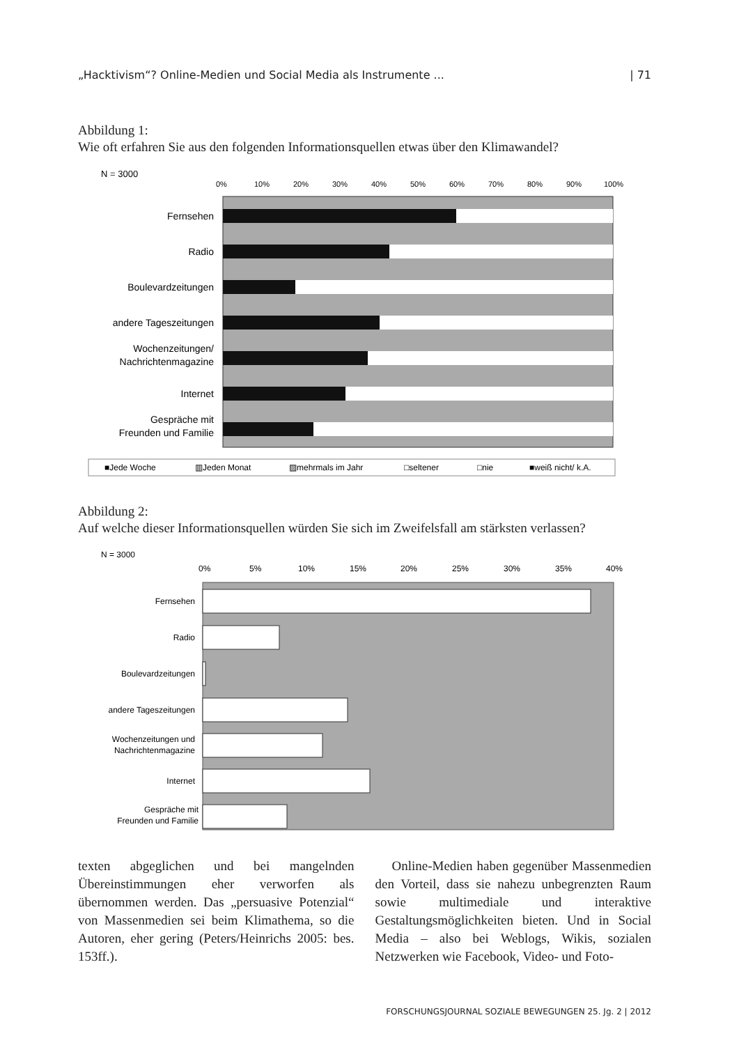„Hacktivism“? Online-Medien und Social Media als Instrumente ... | 71
Abbildung 1:
Wie oft erfahren Sie aus den folgenden Informationsquellen etwas über den Klimawandel?
N = 3000
0%
10%
20%
30%
40%
50%
60%
70%
80%
90%
100%
Fernsehen
Radio
Boulevardzeitungen
andere Tageszeitungen
Wochenzeitungen/
Nachrichtenmagazine
Internet
Gespräche mit
Freunden und Familie
■Jede Woche
▥Jeden Monat
▨mehrmals im Jahr
□seltener
□nie
■weiß nicht/ k.A.
Abbildung 2:
Auf welche dieser Informationsquellen würden Sie sich im Zweifelsfall am stärksten verlassen?
N = 3000
0%
5%
10%
15%
20%
25%
30%
35%
40%
Fernsehen
Radio
Boulevardzeitungen
andere Tageszeitungen
Wochenzeitungen und
Nachrichtenmagazine
Internet
Gespräche mit
Freunden und Familie
texten abgeglichen und bei mangelnden Übereinstimmungen eher verworfen als übernommen werden. Das „persuasive Potenzial“ von Massenmedien sei beim Klimathema, so die Autoren, eher gering (Peters/Heinrichs 2005: bes. 153ff.).
Online-Medien haben gegenüber Massenmedien den Vorteil, dass sie nahezu unbegrenzten Raum sowie multimediale und interaktive Gestaltungsmöglichkeiten bieten. Und in Social Media – also bei Weblogs, Wikis, sozialen Netzwerken wie Facebook, Video- und Foto-
FORSCHUNGSJOURNAL SOZIALE BEWEGUNGEN 25. Jg. 2 | 2012